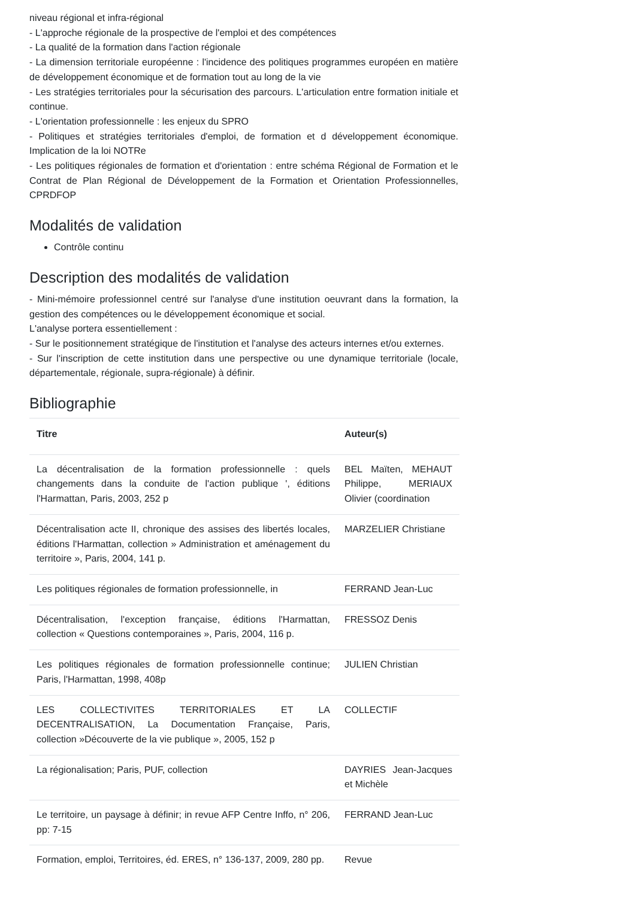niveau régional et infra-régional
- L'approche régionale de la prospective de l'emploi et des compétences
- La qualité de la formation dans l'action régionale
- La dimension territoriale européenne : l'incidence des politiques programmes européen en matière de développement économique et de formation tout au long de la vie
- Les stratégies territoriales pour la sécurisation des parcours. L'articulation entre formation initiale et continue.
- L'orientation professionnelle : les enjeux du SPRO
- Politiques et stratégies territoriales d'emploi, de formation et d développement économique. Implication de la loi NOTRe
- Les politiques régionales de formation et d'orientation : entre schéma Régional de Formation et le Contrat de Plan Régional de Développement de la Formation et Orientation Professionnelles, CPRDFOP
Modalités de validation
Contrôle continu
Description des modalités de validation
- Mini-mémoire professionnel centré sur l'analyse d'une institution oeuvrant dans la formation, la gestion des compétences ou le développement économique et social.
L'analyse portera essentiellement :
- Sur le positionnement stratégique de l'institution et l'analyse des acteurs internes et/ou externes.
- Sur l'inscription de cette institution dans une perspective ou une dynamique territoriale (locale, départementale, régionale, supra-régionale) à définir.
Bibliographie
| Titre | Auteur(s) |
| --- | --- |
| La décentralisation de la formation professionnelle : quels changements dans la conduite de l'action publique ', éditions l'Harmattan, Paris, 2003, 252 p | BEL Maïten, MEHAUT Philippe, MERIAUX Olivier (coordination |
| Décentralisation acte II, chronique des assises des libertés locales, éditions l'Harmattan, collection » Administration et aménagement du territoire », Paris, 2004, 141 p. | MARZELIER Christiane |
| Les politiques régionales de formation professionnelle, in | FERRAND Jean-Luc |
| Décentralisation, l'exception française, éditions l'Harmattan, collection « Questions contemporaines », Paris, 2004, 116 p. | FRESSOZ Denis |
| Les politiques régionales de formation professionnelle continue; Paris, l'Harmattan, 1998, 408p | JULIEN Christian |
| LES COLLECTIVITES TERRITORIALES ET LA DECENTRALISATION, La Documentation Française, Paris, collection »Découverte de la vie publique », 2005, 152 p | COLLECTIF |
| La régionalisation; Paris, PUF, collection | DAYRIES Jean-Jacques et Michèle |
| Le territoire, un paysage à définir; in revue AFP Centre Inffo, n° 206, pp: 7-15 | FERRAND Jean-Luc |
| Formation, emploi, Territoires, éd. ERES, n° 136-137, 2009, 280 pp. | Revue |